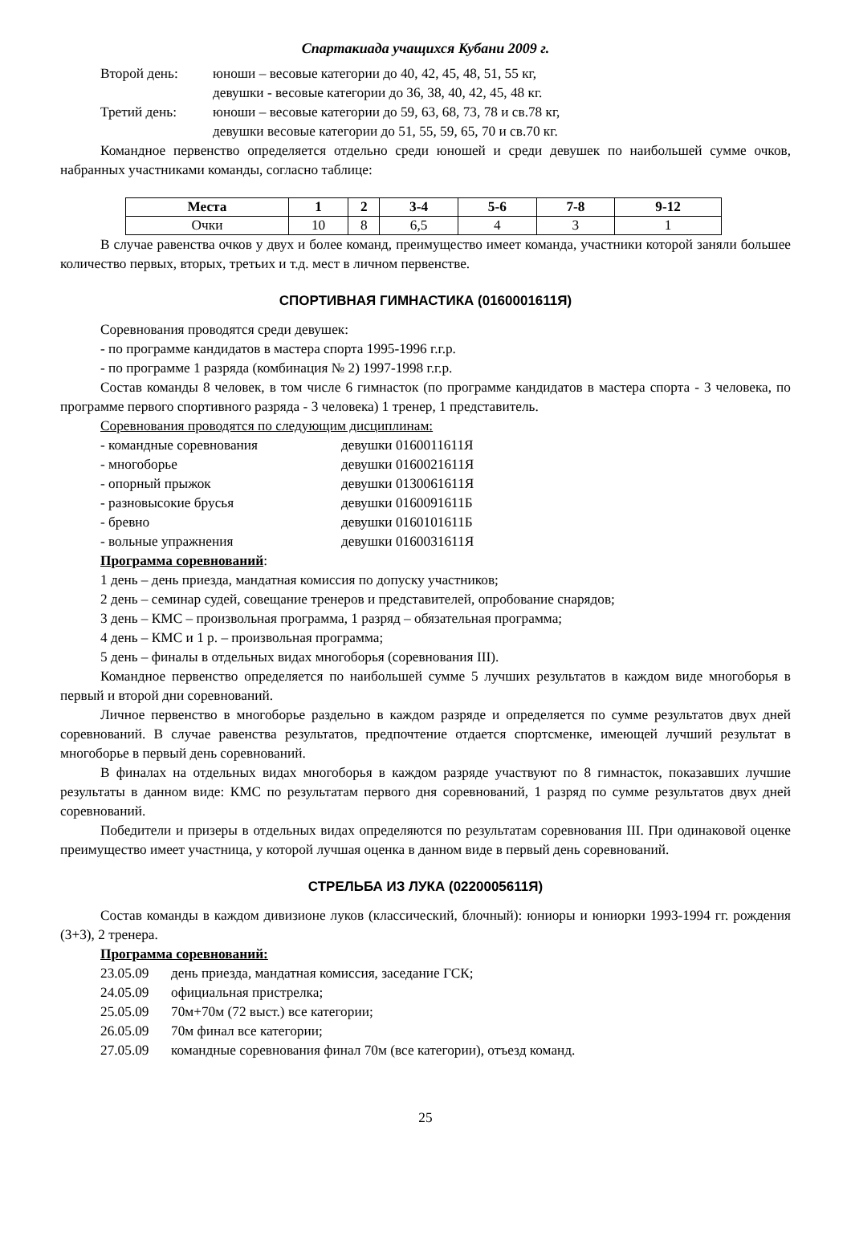Спартакиада учащихся Кубани 2009 г.
Второй день: юноши – весовые категории до 40, 42, 45, 48, 51, 55 кг,
девушки - весовые категории до 36, 38, 40, 42, 45, 48 кг.
Третий день: юноши – весовые категории до 59, 63, 68, 73, 78 и св.78 кг,
девушки весовые категории до 51, 55, 59, 65, 70 и св.70 кг.
Командное первенство определяется отдельно среди юношей и среди девушек по наибольшей сумме очков, набранных участниками команды, согласно таблице:
| Места | 1 | 2 | 3-4 | 5-6 | 7-8 | 9-12 |
| --- | --- | --- | --- | --- | --- | --- |
| Очки | 10 | 8 | 6,5 | 4 | 3 | 1 |
В случае равенства очков у двух и более команд, преимущество имеет команда, участники которой заняли большее количество первых, вторых, третьих и т.д. мест в личном первенстве.
СПОРТИВНАЯ ГИМНАСТИКА (0160001611Я)
Соревнования проводятся среди девушек:
- по программе кандидатов в мастера спорта 1995-1996 г.г.р.
- по программе 1 разряда (комбинация № 2) 1997-1998 г.г.р.
Состав команды 8 человек, в том числе 6 гимнасток (по программе кандидатов в мастера спорта - 3 человека, по программе первого спортивного разряда - 3 человека) 1 тренер, 1 представитель.
Соревнования проводятся по следующим дисциплинам:
- командные соревнования девушки 0160011611Я
- многоборье девушки 0160021611Я
- опорный прыжок девушки 0130061611Я
- разновысокие брусья девушки 0160091611Б
- бревно девушки 0160101611Б
- вольные упражнения девушки 0160031611Я
Программа соревнований:
1 день – день приезда, мандатная комиссия по допуску участников;
2 день – семинар судей, совещание тренеров и представителей, опробование снарядов;
3 день – КМС – произвольная программа, 1 разряд – обязательная программа;
4 день – КМС и 1 р. – произвольная программа;
5 день – финалы в отдельных видах многоборья (соревнования III).
Командное первенство определяется по наибольшей сумме 5 лучших результатов в каждом виде многоборья в первый и второй дни соревнований.
Личное первенство в многоборье раздельно в каждом разряде и определяется по сумме результатов двух дней соревнований. В случае равенства результатов, предпочтение отдается спортсменке, имеющей лучший результат в многоборье в первый день соревнований.
В финалах на отдельных видах многоборья в каждом разряде участвуют по 8 гимнасток, показавших лучшие результаты в данном виде: КМС по результатам первого дня соревнований, 1 разряд по сумме результатов двух дней соревнований.
Победители и призеры в отдельных видах определяются по результатам соревнования III. При одинаковой оценке преимущество имеет участница, у которой лучшая оценка в данном виде в первый день соревнований.
СТРЕЛЬБА ИЗ ЛУКА (0220005611Я)
Состав команды в каждом дивизионе луков (классический, блочный): юниоры и юниорки 1993-1994 гг. рождения (3+3), 2 тренера.
Программа соревнований:
23.05.09 день приезда, мандатная комиссия, заседание ГСК;
24.05.09 официальная пристрелка;
25.05.09 70м+70м (72 выст.) все категории;
26.05.09 70м финал все категории;
27.05.09 командные соревнования финал 70м (все категории), отъезд команд.
25